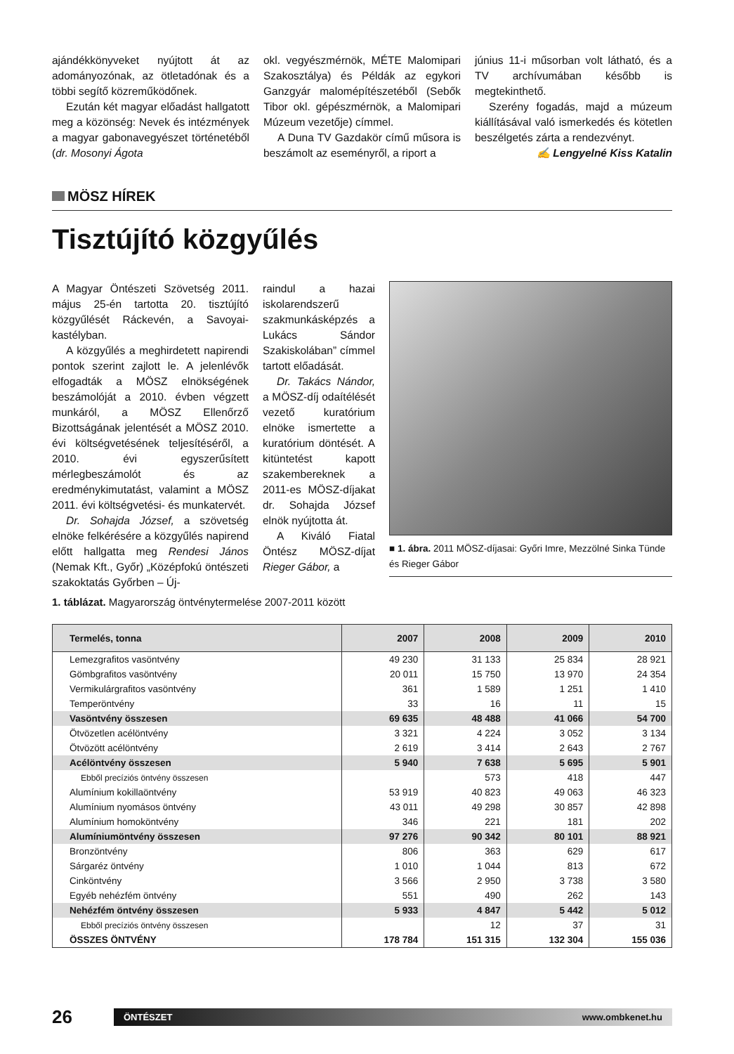ajándékkönyveket nyújtott át az adományozónak, az ötletadónak és a többi segítő közreműködőnek.
Ezután két magyar előadást hallgatott meg a közönség: Nevek és intézmények a magyar gabonavegyészet történetéből (dr. Mosonyi Ágota
okl. vegyészmérnök, MÉTE Malomipari Szakosztálya) és Példák az egykori Ganzgyár malomépítészetéből (Sebők Tibor okl. gépészmérnök, a Malomipari Múzeum vezetője) címmel.
A Duna TV Gazdakör című műsora is beszámolt az eseményről, a riport a
június 11-i műsorban volt látható, és a TV archívumában később is megtekinthető.
Szerény fogadás, majd a múzeum kiállításával való ismerkedés és kötetlen beszélgetés zárta a rendezvényt.
✍ Lengyelné Kiss Katalin
MÖSZ HÍREK
Tisztújító közgyűlés
A Magyar Öntészeti Szövetség 2011. május 25-én tartotta 20. tisztújító közgyűlését Ráckevén, a Savoyai-kastélyban.
A közgyűlés a meghirdetett napirendi pontok szerint zajlott le. A jelenlévők elfogadták a MÖSZ elnökségének beszámolóját a 2010. évben végzett munkáról, a MÖSZ Ellenőrző Bizottságának jelentését a MÖSZ 2010. évi költségvetésének teljesítéséről, a 2010. évi egyszerűsített mérlegbeszámolót és az eredménykimutatást, valamint a MÖSZ 2011. évi költségvetési- és munkatervét.
Dr. Sohajda József, a szövetség elnöke felkérésére a közgyűlés napirend előtt hallgatta meg Rendesi János (Nemak Kft., Győr) „Középfokú öntészeti szakoktatás Győrben – Új-
raindul a hazai iskolarendszerű szakmunkásképzés a Lukács Sándor Szakiskolában” címmel tartott előadását.
Dr. Takács Nándor, a MÖSZ-díj odaítélését vezető kuratórium elnöke ismertette a kuratórium döntését. A kitüntetést kapott szakembereknek a 2011-es MÖSZ-díjakat dr. Sohajda József elnök nyújtotta át.
A Kiváló Fiatal Öntész MÖSZ-díjat Rieger Gábor, a
■ 1. ábra. 2011 MÖSZ-díjasai: Győri Imre, Mezzölné Sinka Tünde és Rieger Gábor
1. táblázat. Magyarország öntvénytermelése 2007-2011 között
| Termelés, tonna | 2007 | 2008 | 2009 | 2010 |
| --- | --- | --- | --- | --- |
| Lemezgrafitos vasöntvény | 49 230 | 31 133 | 25 834 | 28 921 |
| Gömbgrafitos vasöntvény | 20 011 | 15 750 | 13 970 | 24 354 |
| Vermikulárgrafitos vasöntvény | 361 | 1 589 | 1 251 | 1 410 |
| Temperöntvény | 33 | 16 | 11 | 15 |
| Vasöntvény összesen | 69 635 | 48 488 | 41 066 | 54 700 |
| Ötvözetlen acélöntvény | 3 321 | 4 224 | 3 052 | 3 134 |
| Ötvözött acélöntvény | 2 619 | 3 414 | 2 643 | 2 767 |
| Acélöntvény összesen | 5 940 | 7 638 | 5 695 | 5 901 |
| Ebből precíziós öntvény összesen | | 573 | 418 | 447 |
| Alumínium kokillaöntvény | 53 919 | 40 823 | 49 063 | 46 323 |
| Alumínium nyomásos öntvény | 43 011 | 49 298 | 30 857 | 42 898 |
| Alumínium homoköntvény | 346 | 221 | 181 | 202 |
| Alumíniumöntvény összesen | 97 276 | 90 342 | 80 101 | 88 921 |
| Bronzöntvény | 806 | 363 | 629 | 617 |
| Sárgaréz öntvény | 1 010 | 1 044 | 813 | 672 |
| Cinköntvény | 3 566 | 2 950 | 3 738 | 3 580 |
| Egyéb nehézfém öntvény | 551 | 490 | 262 | 143 |
| Nehézfém öntvény összesen | 5 933 | 4 847 | 5 442 | 5 012 |
| Ebből precíziós öntvény összesen | | 12 | 37 | 31 |
| ÖSSZES ÖNTVÉNY | 178 784 | 151 315 | 132 304 | 155 036 |
26
ÖNTÉSZET www.ombkenet.hu